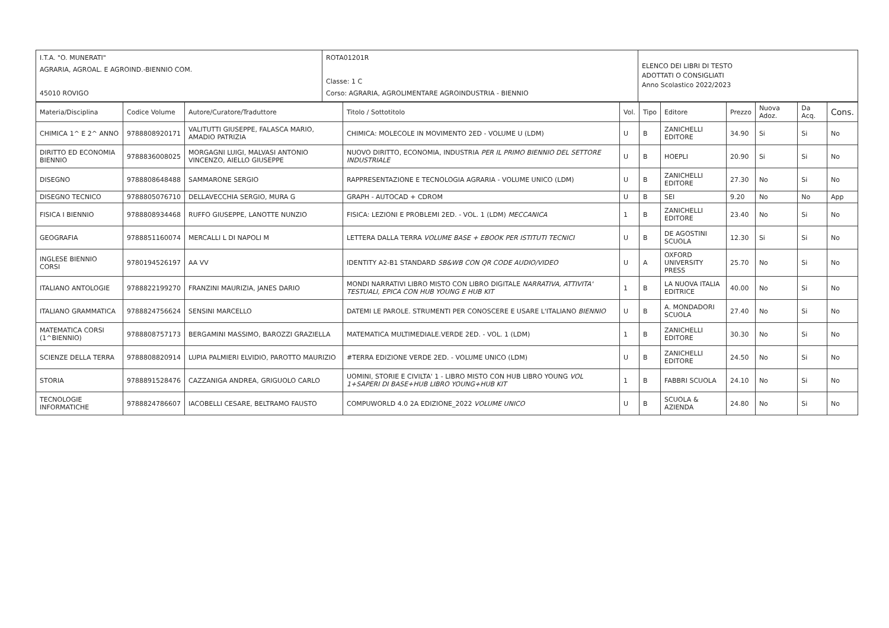| I.T.A. "O. MUNERATI" AGRARIA, AGROAL. E AGROIND.-BIENNIO COM. 45010 ROVIGO | ROTA01201R Classe: 1 C Corso: AGRARIA, AGROLIMENTARE AGROINDUSTRIA - BIENNIO | ELENCO DEI LIBRI DI TESTO ADOTTATI O CONSIGLIATI Anno Scolastico 2022/2023 |
| Materia/Disciplina | Codice Volume | Autore/Curatore/Traduttore | Titolo / Sottotitolo | Vol. | Tipo | Editore | Prezzo | Nuova Adoz. | Da Acq. | Cons. |
| --- | --- | --- | --- | --- | --- | --- | --- | --- | --- | --- |
| CHIMICA 1^ E 2^ ANNO | 9788808920171 | VALITUTTI GIUSEPPE, FALASCA MARIO, AMADIO PATRIZIA | CHIMICA: MOLECOLE IN MOVIMENTO 2ED - VOLUME U (LDM) | U | B | ZANICHELLI EDITORE | 34.90 | Si | Si | No |
| DIRITTO ED ECONOMIA BIENNIO | 9788836008025 | MORGAGNI LUIGI, MALVASI ANTONIO VINCENZO, AIELLO GIUSEPPE | NUOVO DIRITTO, ECONOMIA, INDUSTRIA PER IL PRIMO BIENNIO DEL SETTORE INDUSTRIALE | U | B | HOEPLI | 20.90 | Si | Si | No |
| DISEGNO | 9788808648488 | SAMMARONE SERGIO | RAPPRESENTAZIONE E TECNOLOGIA AGRARIA - VOLUME UNICO (LDM) | U | B | ZANICHELLI EDITORE | 27.30 | No | Si | No |
| DISEGNO TECNICO | 9788805076710 | DELLAVECCHIA SERGIO, MURA G | GRAPH - AUTOCAD + CDROM | U | B | SEI | 9.20 | No | No | App |
| FISICA I BIENNIO | 9788808934468 | RUFFO GIUSEPPE, LANOTTE NUNZIO | FISICA: LEZIONI E PROBLEMI 2ED. - VOL. 1 (LDM) MECCANICA | 1 | B | ZANICHELLI EDITORE | 23.40 | No | Si | No |
| GEOGRAFIA | 9788851160074 | MERCALLI L DI NAPOLI M | LETTERA DALLA TERRA VOLUME BASE + EBOOK PER ISTITUTI TECNICI | U | B | DE AGOSTINI SCUOLA | 12.30 | Si | Si | No |
| INGLESE BIENNIO CORSI | 9780194526197 | AA VV | IDENTITY A2-B1 STANDARD SB&WB CON QR CODE AUDIO/VIDEO | U | A | OXFORD UNIVERSITY PRESS | 25.70 | No | Si | No |
| ITALIANO ANTOLOGIE | 9788822199270 | FRANZINI MAURIZIA, JANES DARIO | MONDI NARRATIVI LIBRO MISTO CON LIBRO DIGITALE NARRATIVA, ATTIVITA' TESTUALI, EPICA CON HUB YOUNG E HUB KIT | 1 | B | LA NUOVA ITALIA EDITRICE | 40.00 | No | Si | No |
| ITALIANO GRAMMATICA | 9788824756624 | SENSINI MARCELLO | DATEMI LE PAROLE. STRUMENTI PER CONOSCERE E USARE L'ITALIANO BIENNIO | U | B | A. MONDADORI SCUOLA | 27.40 | No | Si | No |
| MATEMATICA CORSI (1^BIENNIO) | 9788808757173 | BERGAMINI MASSIMO, BAROZZI GRAZIELLA | MATEMATICA MULTIMEDIALE.VERDE 2ED. - VOL. 1 (LDM) | 1 | B | ZANICHELLI EDITORE | 30.30 | No | Si | No |
| SCIENZE DELLA TERRA | 9788808820914 | LUPIA PALMIERI ELVIDIO, PAROTTO MAURIZIO | #TERRA EDIZIONE VERDE 2ED. - VOLUME UNICO (LDM) | U | B | ZANICHELLI EDITORE | 24.50 | No | Si | No |
| STORIA | 9788891528476 | CAZZANIGA ANDREA, GRIGUOLO CARLO | UOMINI, STORIE E CIVILTA' 1 - LIBRO MISTO CON HUB LIBRO YOUNG VOL 1+SAPERI DI BASE+HUB LIBRO YOUNG+HUB KIT | 1 | B | FABBRI SCUOLA | 24.10 | No | Si | No |
| TECNOLOGIE INFORMATICHE | 9788824786607 | IACOBELLI CESARE, BELTRAMO FAUSTO | COMPUWORLD 4.0 2A EDIZIONE_2022 VOLUME UNICO | U | B | SCUOLA & AZIENDA | 24.80 | No | Si | No |